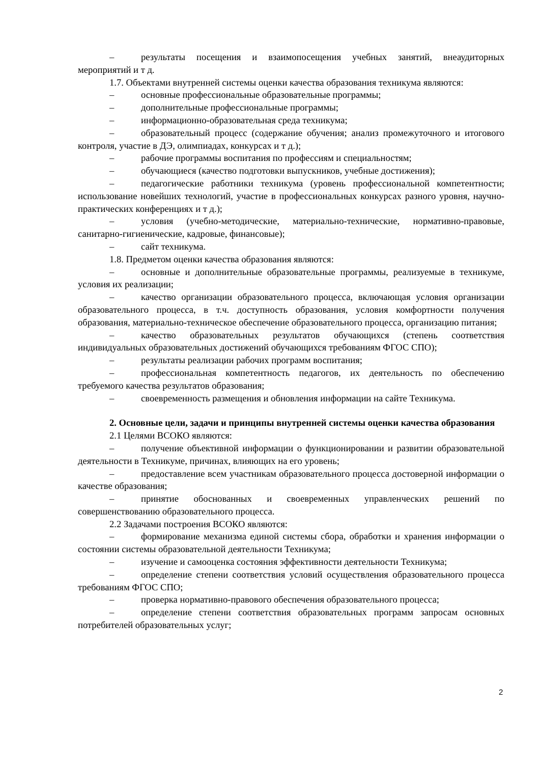– результаты посещения и взаимопосещения учебных занятий, внеаудиторных мероприятий и т д.
1.7. Объектами внутренней системы оценки качества образования техникума являются:
– основные профессиональные образовательные программы;
– дополнительные профессиональные программы;
– информационно-образовательная среда техникума;
– образовательный процесс (содержание обучения; анализ промежуточного и итогового контроля, участие в ДЭ, олимпиадах, конкурсах и т д.);
– рабочие программы воспитания по профессиям и специальностям;
– обучающиеся (качество подготовки выпускников, учебные достижения);
– педагогические работники техникума (уровень профессиональной компетентности; использование новейших технологий, участие в профессиональных конкурсах разного уровня, научно-практических конференциях и т д.);
– условия (учебно-методические, материально-технические, нормативно-правовые, санитарно-гигиенические, кадровые, финансовые);
– сайт техникума.
1.8. Предметом оценки качества образования являются:
– основные и дополнительные образовательные программы, реализуемые в техникуме, условия их реализации;
– качество организации образовательного процесса, включающая условия организации образовательного процесса, в т.ч. доступность образования, условия комфортности получения образования, материально-техническое обеспечение образовательного процесса, организацию питания;
– качество образовательных результатов обучающихся (степень соответствия индивидуальных образовательных достижений обучающихся требованиям ФГОС СПО);
– результаты реализации рабочих программ воспитания;
– профессиональная компетентность педагогов, их деятельность по обеспечению требуемого качества результатов образования;
– своевременность размещения и обновления информации на сайте Техникума.
2. Основные цели, задачи и принципы внутренней системы оценки качества образования
2.1 Целями ВСОКО являются:
– получение объективной информации о функционировании и развитии образовательной деятельности в Техникуме, причинах, влияющих на его уровень;
– предоставление всем участникам образовательного процесса достоверной информации о качестве образования;
– принятие обоснованных и своевременных управленческих решений по совершенствованию образовательного процесса.
2.2 Задачами построения ВСОКО являются:
– формирование механизма единой системы сбора, обработки и хранения информации о состоянии системы образовательной деятельности Техникума;
– изучение и самооценка состояния эффективности деятельности Техникума;
– определение степени соответствия условий осуществления образовательного процесса требованиям ФГОС СПО;
– проверка нормативно-правового обеспечения образовательного процесса;
– определение степени соответствия образовательных программ запросам основных потребителей образовательных услуг;
2